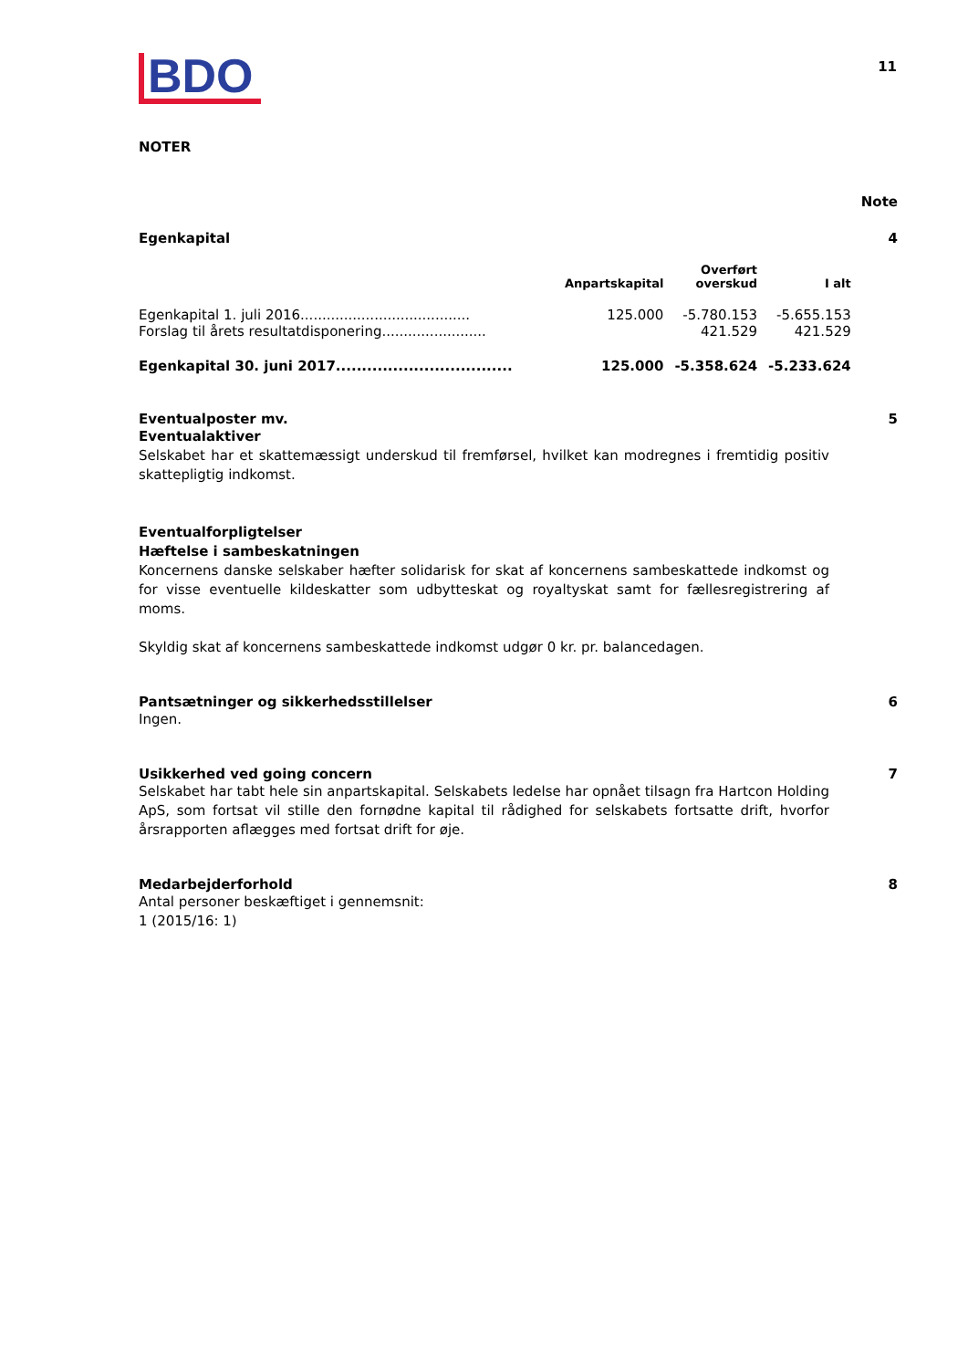BDO
11
NOTER
Note
Egenkapital 4
| | Anpartskapital | Overført overskud | I alt |
| --- | --- | --- | --- |
| Egenkapital 1. juli 2016....................................... | 125.000 | -5.780.153 | -5.655.153 |
| Forslag til årets resultatdisponering........................ | | 421.529 | 421.529 |
| Egenkapital 30. juni 2017.................................. | 125.000 | -5.358.624 | -5.233.624 |
Eventualposter mv. 5
Eventualaktiver
Selskabet har et skattemæssigt underskud til fremførsel, hvilket kan modregnes i fremtidig positiv skattepligtig indkomst.
Eventualforpligtelser
Hæftelse i sambeskatningen
Koncernens danske selskaber hæfter solidarisk for skat af koncernens sambeskattede indkomst og for visse eventuelle kildeskatter som udbytteskat og royaltyskat samt for fællesregistrering af moms.
Skyldig skat af koncernens sambeskattede indkomst udgør 0 kr. pr. balancedagen.
Pantsætninger og sikkerhedsstillelser 6
Ingen.
Usikkerhed ved going concern 7
Selskabet har tabt hele sin anpartskapital. Selskabets ledelse har opnået tilsagn fra Hartcon Holding ApS, som fortsat vil stille den fornødne kapital til rådighed for selskabets fortsatte drift, hvorfor årsrapporten aflægges med fortsat drift for øje.
Medarbejderforhold 8
Antal personer beskæftiget i gennemsnit:
1 (2015/16: 1)